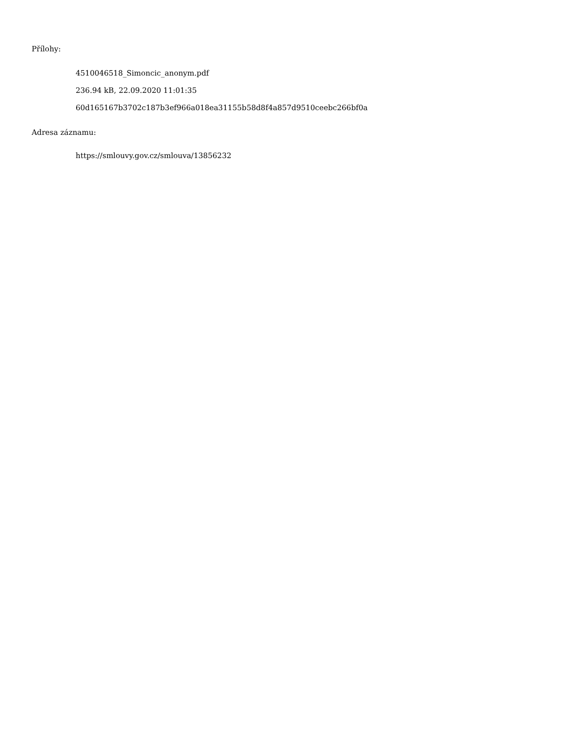Přílohy:
4510046518_Simoncic_anonym.pdf
236.94 kB, 22.09.2020 11:01:35
60d165167b3702c187b3ef966a018ea31155b58d8f4a857d9510ceebc266bf0a
Adresa záznamu:
https://smlouvy.gov.cz/smlouva/13856232